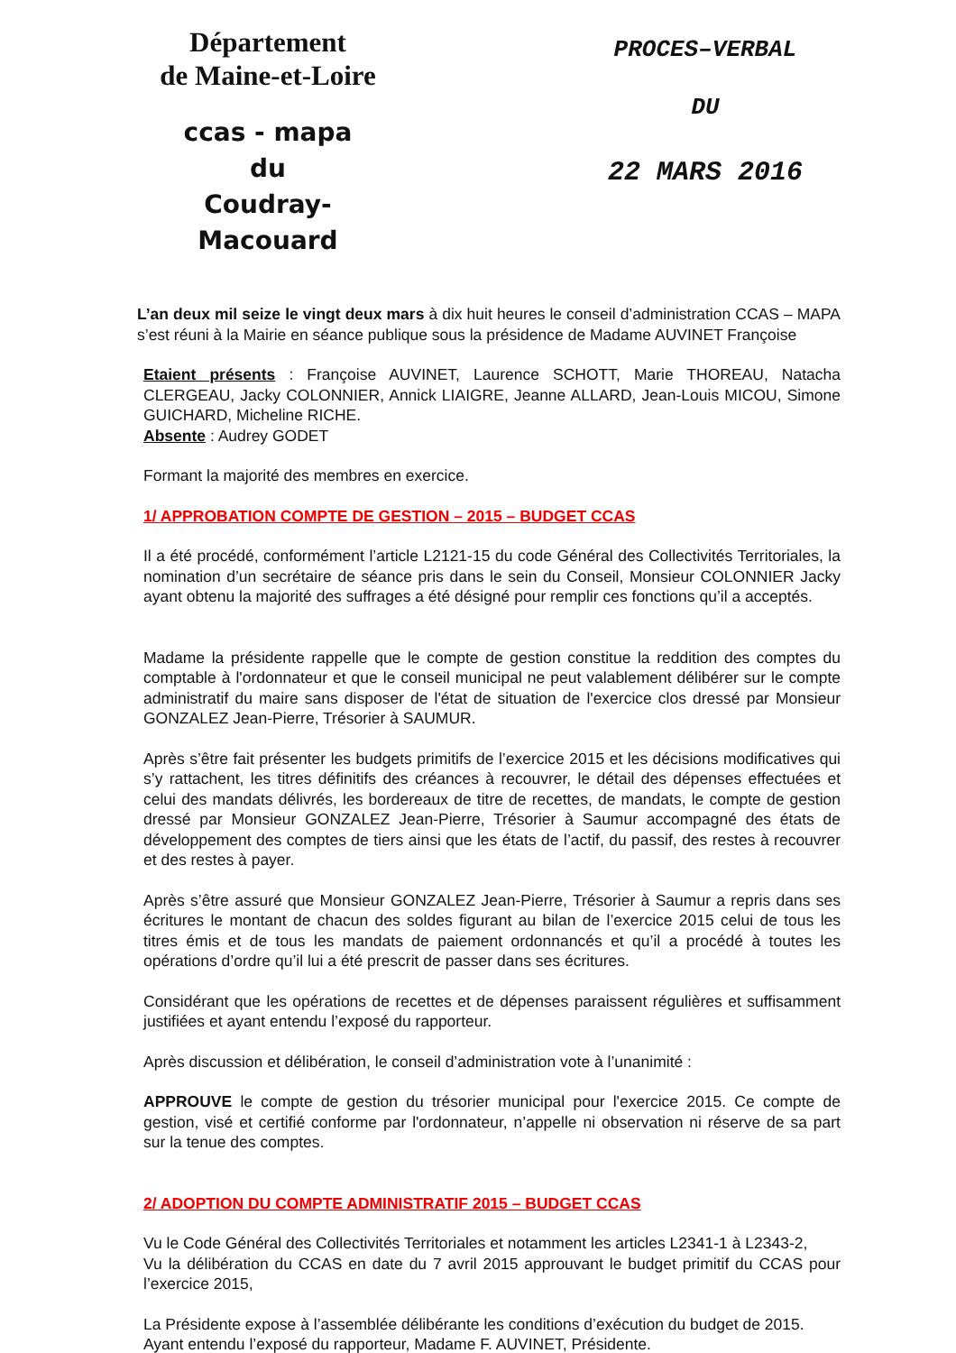Département
de Maine-et-Loire
ccas - mapa
du
Coudray-Macouard
PROCES–VERBAL
DU
22 MARS 2016
L’an deux mil seize le vingt deux mars à dix huit heures le conseil d’administration CCAS – MAPA s’est réuni à la Mairie en séance publique sous la présidence de Madame AUVINET Françoise
Etaient présents : Françoise AUVINET, Laurence SCHOTT, Marie THOREAU, Natacha CLERGEAU, Jacky COLONNIER, Annick LIAIGRE, Jeanne ALLARD, Jean-Louis MICOU, Simone GUICHARD, Micheline RICHE.
Absente : Audrey GODET
Formant la majorité des membres en exercice.
1/ APPROBATION COMPTE DE GESTION – 2015 – BUDGET CCAS
Il a été procédé, conformément l’article L2121-15 du code Général des Collectivités Territoriales, la nomination d’un secrétaire de séance pris dans le sein du Conseil, Monsieur COLONNIER Jacky ayant obtenu la majorité des suffrages a été désigné pour remplir ces fonctions qu’il a acceptés.
Madame la présidente rappelle que le compte de gestion constitue la reddition des comptes du comptable à l'ordonnateur et que le conseil municipal ne peut valablement délibérer sur le compte administratif du maire sans disposer de l'état de situation de l'exercice clos dressé par Monsieur GONZALEZ Jean-Pierre, Trésorier à SAUMUR.
Après s’être fait présenter les budgets primitifs de l’exercice 2015 et les décisions modificatives qui s’y rattachent, les titres définitifs des créances à recouvrer, le détail des dépenses effectuées et celui des mandats délivrés, les bordereaux de titre de recettes, de mandats, le compte de gestion dressé par Monsieur GONZALEZ Jean-Pierre, Trésorier à Saumur accompagné des états de développement des comptes de tiers ainsi que les états de l’actif, du passif, des restes à recouvrer et des restes à payer.
Après s’être assuré que Monsieur GONZALEZ Jean-Pierre, Trésorier à Saumur a repris dans ses écritures le montant de chacun des soldes figurant au bilan de l’exercice 2015 celui de tous les titres émis et de tous les mandats de paiement ordonnancés et qu’il a procédé à toutes les opérations d’ordre qu’il lui a été prescrit de passer dans ses écritures.
Considérant que les opérations de recettes et de dépenses paraissent régulières et suffisamment justifiées et ayant entendu l’exposé du rapporteur.
Après discussion et délibération, le conseil d’administration vote à l’unanimité :
APPROUVE le compte de gestion du trésorier municipal pour l'exercice 2015. Ce compte de gestion, visé et certifié conforme par l'ordonnateur, n’appelle ni observation ni réserve de sa part sur la tenue des comptes.
2/ ADOPTION DU COMPTE ADMINISTRATIF 2015 – BUDGET CCAS
Vu le Code Général des Collectivités Territoriales et notamment les articles L2341-1 à L2343-2,
Vu la délibération du CCAS en date du 7 avril 2015 approuvant le budget primitif du CCAS pour l’exercice 2015,
La Présidente expose à l’assemblée délibérante les conditions d’exécution du budget de 2015.
Ayant entendu l’exposé du rapporteur, Madame F. AUVINET, Présidente.